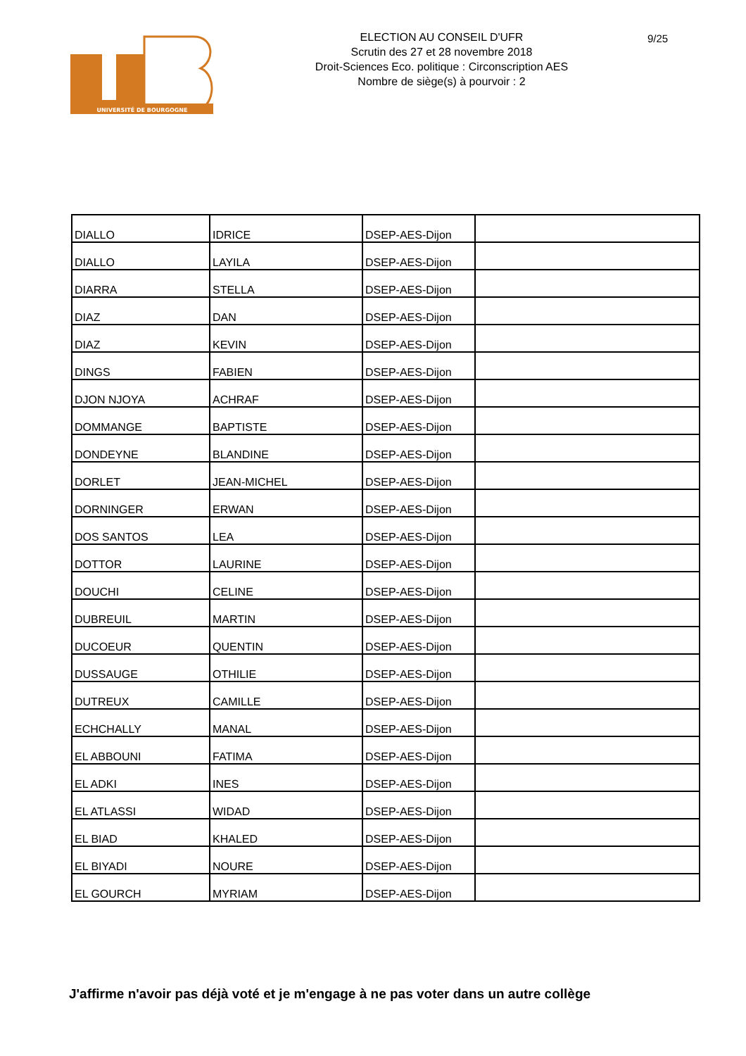UNIVERSITÉ DE BOURGOGNE
ELECTION AU CONSEIL D'UFR
Scrutin des 27 et 28 novembre 2018
Droit-Sciences Eco. politique : Circonscription AES
Nombre de siège(s) à pourvoir : 2
9/25
| DIALLO | IDRICE | DSEP-AES-Dijon | |
| DIALLO | LAYILA | DSEP-AES-Dijon | |
| DIARRA | STELLA | DSEP-AES-Dijon | |
| DIAZ | DAN | DSEP-AES-Dijon | |
| DIAZ | KEVIN | DSEP-AES-Dijon | |
| DINGS | FABIEN | DSEP-AES-Dijon | |
| DJON NJOYA | ACHRAF | DSEP-AES-Dijon | |
| DOMMANGE | BAPTISTE | DSEP-AES-Dijon | |
| DONDEYNE | BLANDINE | DSEP-AES-Dijon | |
| DORLET | JEAN-MICHEL | DSEP-AES-Dijon | |
| DORNINGER | ERWAN | DSEP-AES-Dijon | |
| DOS SANTOS | LEA | DSEP-AES-Dijon | |
| DOTTOR | LAURINE | DSEP-AES-Dijon | |
| DOUCHI | CELINE | DSEP-AES-Dijon | |
| DUBREUIL | MARTIN | DSEP-AES-Dijon | |
| DUCOEUR | QUENTIN | DSEP-AES-Dijon | |
| DUSSAUGE | OTHILIE | DSEP-AES-Dijon | |
| DUTREUX | CAMILLE | DSEP-AES-Dijon | |
| ECHCHALLY | MANAL | DSEP-AES-Dijon | |
| EL ABBOUNI | FATIMA | DSEP-AES-Dijon | |
| EL ADKI | INES | DSEP-AES-Dijon | |
| EL ATLASSI | WIDAD | DSEP-AES-Dijon | |
| EL BIAD | KHALED | DSEP-AES-Dijon | |
| EL BIYADI | NOURE | DSEP-AES-Dijon | |
| EL GOURCH | MYRIAM | DSEP-AES-Dijon | |
J'affirme n'avoir pas déjà voté et je m'engage à ne pas voter dans un autre collège